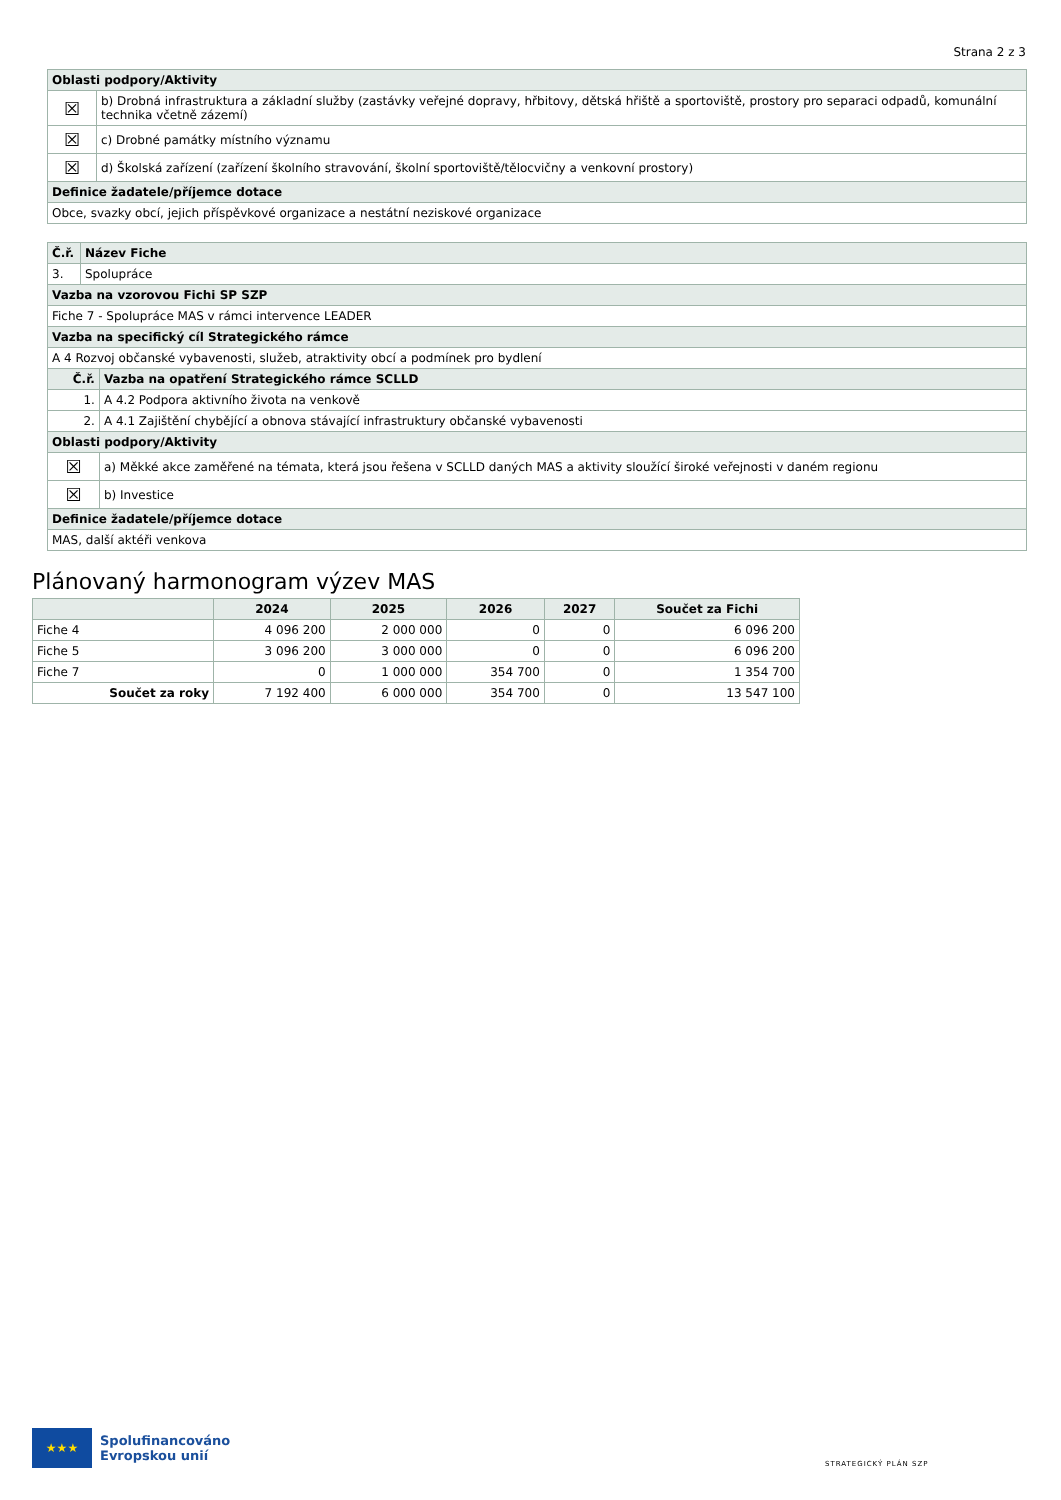Strana 2 z 3
| Oblasti podpory/Aktivity | |
| ☒ | b) Drobná infrastruktura a základní služby (zastávky veřejné dopravy, hřbitovy, dětská hřiště a sportoviště, prostory pro separaci odpadů, komunální technika včetně zázemí) |
| ☒ | c) Drobné památky místního významu |
| ☒ | d) Školská zařízení (zařízení školního stravování, školní sportoviště/tělocvičny a venkovní prostory) |
| Definice žadatele/příjemce dotace | |
| Obce, svazky obcí, jejich příspěvkové organizace a nestátní neziskové organizace | |
| Č.ř. | Název Fiche | |
| 3. | Spolupráce | |
| Vazba na vzorovou Fichi SP SZP | | |
| Fiche 7 - Spolupráce MAS v rámci intervence LEADER | | |
| Vazba na specifický cíl Strategického rámce | | |
| A 4 Rozvoj občanské vybavenosti, služeb, atraktivity obcí a podmínek pro bydlení | | |
| Č.ř. | | Vazba na opatření Strategického rámce SCLLD |
| 1. | | A 4.2 Podpora aktivního života na venkově |
| 2. | | A 4.1 Zajištění chybějící a obnova stávající infrastruktury občanské vybavenosti |
| Oblasti podpory/Aktivity | | |
| ☒ | | a) Měkké akce zaměřené na témata, která jsou řešena v SCLLD daných MAS a aktivity sloužící široké veřejnosti v daném regionu |
| ☒ | | b) Investice |
| Definice žadatele/příjemce dotace | | |
| MAS, další aktéři venkova | | |
Plánovaný harmonogram výzev MAS
| | 2024 | 2025 | 2026 | 2027 | Součet za Fichi |
| --- | --- | --- | --- | --- | --- |
| Fiche 4 | 4 096 200 | 2 000 000 | 0 | 0 | 6 096 200 |
| Fiche 5 | 3 096 200 | 3 000 000 | 0 | 0 | 6 096 200 |
| Fiche 7 | 0 | 1 000 000 | 354 700 | 0 | 1 354 700 |
| Součet za roky | 7 192 400 | 6 000 000 | 354 700 | 0 | 13 547 100 |
★★★
Spolufinancováno
Evropskou unií
STRATEGICKÝ PLÁN SZP